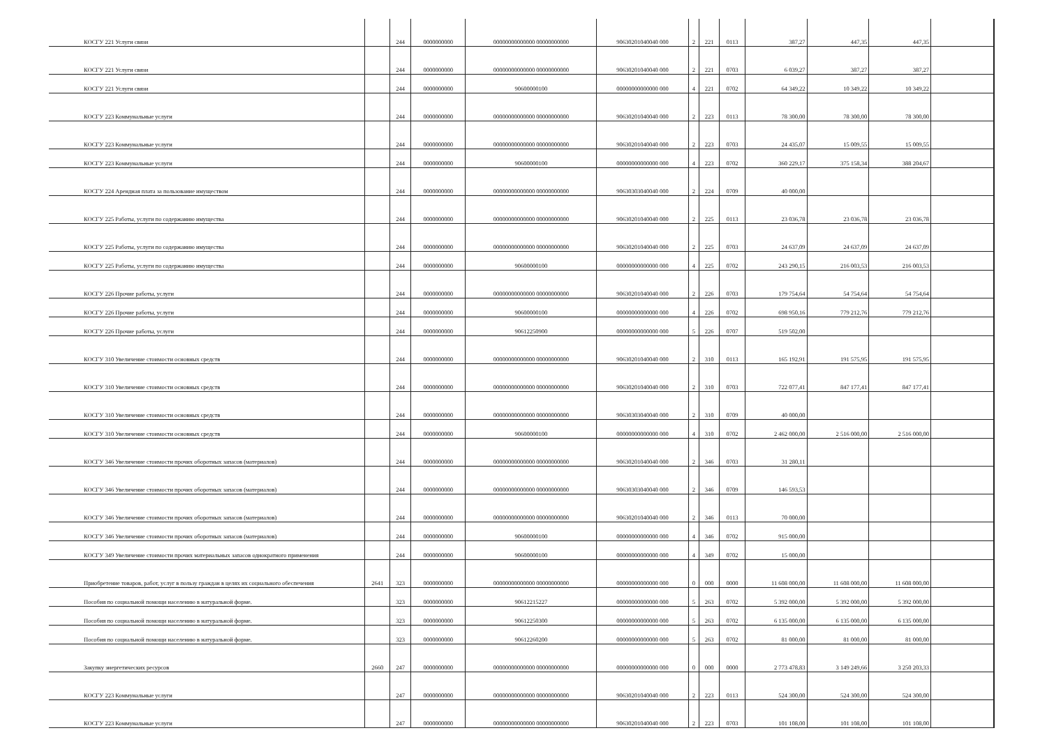| КОСГУ 221 Услуги связи | | 244 | 0000000000 | 00000000000000 00000000000 | 90630201040040 000 | 2 | 221 | 0113 | 387,27 | 447,35 | 447,35 | |
| КОСГУ 221 Услуги связи | | 244 | 0000000000 | 00000000000000 00000000000 | 90630201040040 000 | 2 | 221 | 0703 | 6 039,27 | 387,27 | 387,27 | |
| КОСГУ 221 Услуги связи | | 244 | 0000000000 | 90600000100 | 00000000000000 000 | 4 | 221 | 0702 | 64 349,22 | 10 349,22 | 10 349,22 | |
| КОСГУ 223 Коммунальные услуги | | 244 | 0000000000 | 00000000000000 00000000000 | 90630201040040 000 | 2 | 223 | 0113 | 78 300,00 | 78 300,00 | 78 300,00 | |
| КОСГУ 223 Коммунальные услуги | | 244 | 0000000000 | 00000000000000 00000000000 | 90630201040040 000 | 2 | 223 | 0703 | 24 435,07 | 15 009,55 | 15 009,55 | |
| КОСГУ 223 Коммунальные услуги | | 244 | 0000000000 | 90600000100 | 00000000000000 000 | 4 | 223 | 0702 | 360 229,17 | 375 158,34 | 388 204,67 | |
| КОСГУ 224 Арендная плата за пользование имуществом | | 244 | 0000000000 | 00000000000000 00000000000 | 90630303040040 000 | 2 | 224 | 0709 | 40 000,00 | | | |
| КОСГУ 225 Работы, услуги по содержанию имущества | | 244 | 0000000000 | 00000000000000 00000000000 | 90630201040040 000 | 2 | 225 | 0113 | 23 036,78 | 23 036,78 | 23 036,78 | |
| КОСГУ 225 Работы, услуги по содержанию имущества | | 244 | 0000000000 | 00000000000000 00000000000 | 90630201040040 000 | 2 | 225 | 0703 | 24 637,09 | 24 637,09 | 24 637,09 | |
| КОСГУ 225 Работы, услуги по содержанию имущества | | 244 | 0000000000 | 90600000100 | 00000000000000 000 | 4 | 225 | 0702 | 243 290,15 | 216 003,53 | 216 003,53 | |
| КОСГУ 226 Прочие работы, услуги | | 244 | 0000000000 | 00000000000000 00000000000 | 90630201040040 000 | 2 | 226 | 0703 | 179 754,64 | 54 754,64 | 54 754,64 | |
| КОСГУ 226 Прочие работы, услуги | | 244 | 0000000000 | 90600000100 | 00000000000000 000 | 4 | 226 | 0702 | 698 950,16 | 779 212,76 | 779 212,76 | |
| КОСГУ 226 Прочие работы, услуги | | 244 | 0000000000 | 90612250900 | 00000000000000 000 | 5 | 226 | 0707 | 519 502,00 | | | |
| КОСГУ 310 Увеличение стоимости основных средств | | 244 | 0000000000 | 00000000000000 00000000000 | 90630201040040 000 | 2 | 310 | 0113 | 165 192,91 | 191 575,95 | 191 575,95 | |
| КОСГУ 310 Увеличение стоимости основных средств | | 244 | 0000000000 | 00000000000000 00000000000 | 90630201040040 000 | 2 | 310 | 0703 | 722 077,41 | 847 177,41 | 847 177,41 | |
| КОСГУ 310 Увеличение стоимости основных средств | | 244 | 0000000000 | 00000000000000 00000000000 | 90630303040040 000 | 2 | 310 | 0709 | 40 000,00 | | | |
| КОСГУ 310 Увеличение стоимости основных средств | | 244 | 0000000000 | 90600000100 | 00000000000000 000 | 4 | 310 | 0702 | 2 462 000,00 | 2 516 000,00 | 2 516 000,00 | |
| КОСГУ 346 Увеличение стоимости прочих оборотных запасов (материалов) | | 244 | 0000000000 | 00000000000000 00000000000 | 90630201040040 000 | 2 | 346 | 0703 | 31 280,11 | | | |
| КОСГУ 346 Увеличение стоимости прочих оборотных запасов (материалов) | | 244 | 0000000000 | 00000000000000 00000000000 | 90630303040040 000 | 2 | 346 | 0709 | 146 593,53 | | | |
| КОСГУ 346 Увеличение стоимости прочих оборотных запасов (материалов) | | 244 | 0000000000 | 00000000000000 00000000000 | 90630201040040 000 | 2 | 346 | 0113 | 70 000,00 | | | |
| КОСГУ 346 Увеличение стоимости прочих оборотных запасов (материалов) | | 244 | 0000000000 | 90600000100 | 00000000000000 000 | 4 | 346 | 0702 | 915 000,00 | | | |
| КОСГУ 349 Увеличение стоимости прочих материальных запасов однократного применения | | 244 | 0000000000 | 90600000100 | 00000000000000 000 | 4 | 349 | 0702 | 15 000,00 | | | |
| Приобретение товаров, работ, услуг в пользу граждан в целях их социального обеспечения | 2641 | 323 | 0000000000 | 00000000000000 00000000000 | 00000000000000 000 | 0 | 000 | 0000 | 11 608 000,00 | 11 608 000,00 | 11 608 000,00 | |
| Пособия по социальной помощи населению в натуральной форме. | | 323 | 0000000000 | 90612215227 | 00000000000000 000 | 5 | 263 | 0702 | 5 392 000,00 | 5 392 000,00 | 5 392 000,00 | |
| Пособия по социальной помощи населению в натуральной форме. | | 323 | 0000000000 | 90612250300 | 00000000000000 000 | 5 | 263 | 0702 | 6 135 000,00 | 6 135 000,00 | 6 135 000,00 | |
| Пособия по социальной помощи населению в натуральной форме. | | 323 | 0000000000 | 90612260200 | 00000000000000 000 | 5 | 263 | 0702 | 81 000,00 | 81 000,00 | 81 000,00 | |
| Закупку энергетических ресурсов | 2660 | 247 | 0000000000 | 00000000000000 00000000000 | 00000000000000 000 | 0 | 000 | 0000 | 2 773 478,83 | 3 149 249,66 | 3 250 203,33 | |
| КОСГУ 223 Коммунальные услуги | | 247 | 0000000000 | 00000000000000 00000000000 | 90630201040040 000 | 2 | 223 | 0113 | 524 300,00 | 524 300,00 | 524 300,00 | |
| КОСГУ 223 Коммунальные услуги | | 247 | 0000000000 | 00000000000000 00000000000 | 90630201040040 000 | 2 | 223 | 0703 | 101 108,00 | 101 108,00 | 101 108,00 | |